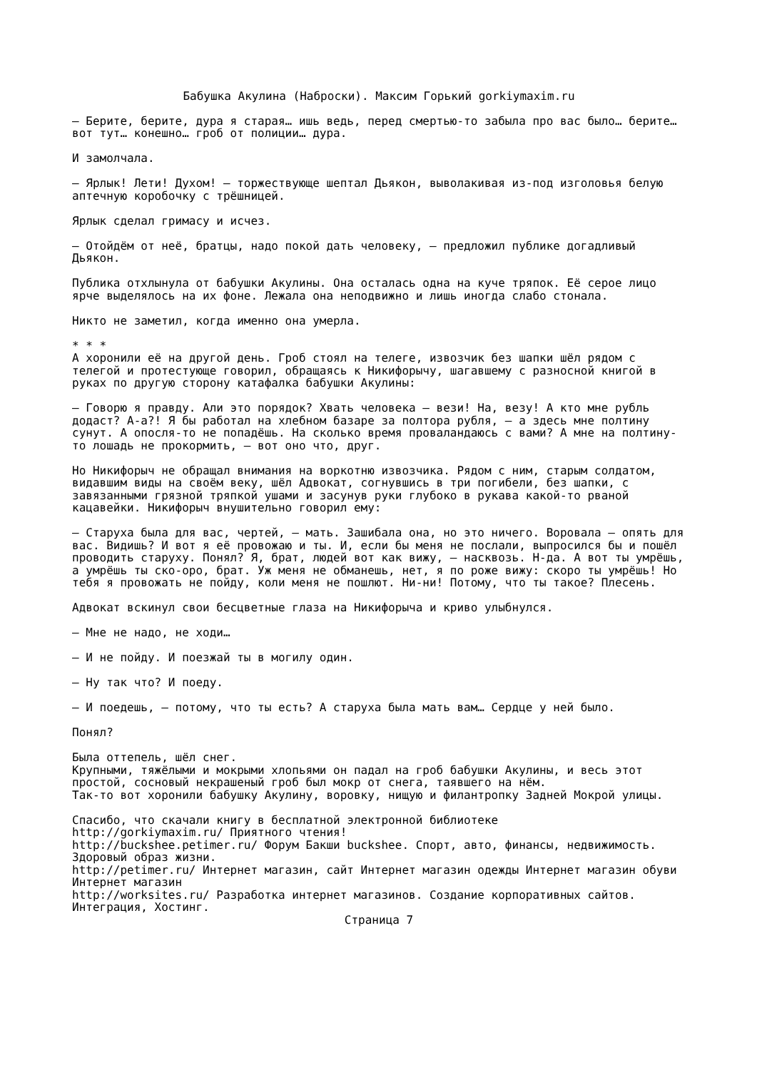Бабушка Акулина (Наброски). Максим Горький gorkiymaxim.ru
– Берите, берите, дура я старая… ишь ведь, перед смертью-то забыла про вас было… берите… вот тут… конешно… гроб от полиции… дура.
И замолчала.
– Ярлык! Лети! Духом! – торжествующе шептал Дьякон, выволакивая из-под изголовья белую аптечную коробочку с трёшницей.
Ярлык сделал гримасу и исчез.
– Отойдём от неё, братцы, надо покой дать человеку, – предложил публике догадливый Дьякон.
Публика отхлынула от бабушки Акулины. Она осталась одна на куче тряпок. Её серое лицо ярче выделялось на их фоне. Лежала она неподвижно и лишь иногда слабо стонала.
Никто не заметил, когда именно она умерла.
* * *
А хоронили её на другой день. Гроб стоял на телеге, извозчик без шапки шёл рядом с телегой и протестующе говорил, обращаясь к Никифорычу, шагавшему с разносной книгой в руках по другую сторону катафалка бабушки Акулины:
– Говорю я правду. Али это порядок? Хвать человека – вези! На, везу! А кто мне рубль додаст? А-а?! Я бы работал на хлебном базаре за полтора рубля, – а здесь мне полтину сунут. А опосля-то не попадёшь. На сколько время проваландаюсь с вами? А мне на полтину-то лошадь не прокормить, – вот оно что, друг.
Но Никифорыч не обращал внимания на воркотню извозчика. Рядом с ним, старым солдатом, видавшим виды на своём веку, шёл Адвокат, согнувшись в три погибели, без шапки, с завязанными грязной тряпкой ушами и засунув руки глубоко в рукава какой-то рваной кацавейки. Никифорыч внушительно говорил ему:
– Старуха была для вас, чертей, – мать. Зашибала она, но это ничего. Воровала – опять для вас. Видишь? И вот я её провожаю и ты. И, если бы меня не послали, выпросился бы и пошёл проводить старуху. Понял? Я, брат, людей вот как вижу, – насквозь. Н-да. А вот ты умрёшь, а умрёшь ты ско-оро, брат. Уж меня не обманешь, нет, я по роже вижу: скоро ты умрёшь! Но тебя я провожать не пойду, коли меня не пошлют. Ни-ни! Потому, что ты такое? Плесень.
Адвокат вскинул свои бесцветные глаза на Никифорыча и криво улыбнулся.
– Мне не надо, не ходи…
– И не пойду. И поезжай ты в могилу один.
– Ну так что? И поеду.
– И поедешь, – потому, что ты есть? А старуха была мать вам… Сердце у ней было.
Понял?
Была оттепель, шёл снег.
Крупными, тяжёлыми и мокрыми хлопьями он падал на гроб бабушки Акулины, и весь этот простой, сосновый некрашеный гроб был мокр от снега, таявшего на нём.
Так-то вот хоронили бабушку Акулину, воровку, нищую и филантропку Задней Мокрой улицы.
Спасибо, что скачали книгу в бесплатной электронной библиотеке
http://gorkiymaxim.ru/ Приятного чтения!
http://buckshee.petimer.ru/ Форум Бакши buckshee. Спорт, авто, финансы, недвижимость. Здоровый образ жизни.
http://petimer.ru/ Интернет магазин, сайт Интернет магазин одежды Интернет магазин обуви Интернет магазин
http://worksites.ru/ Разработка интернет магазинов. Создание корпоративных сайтов. Интеграция, Хостинг.
Страница 7